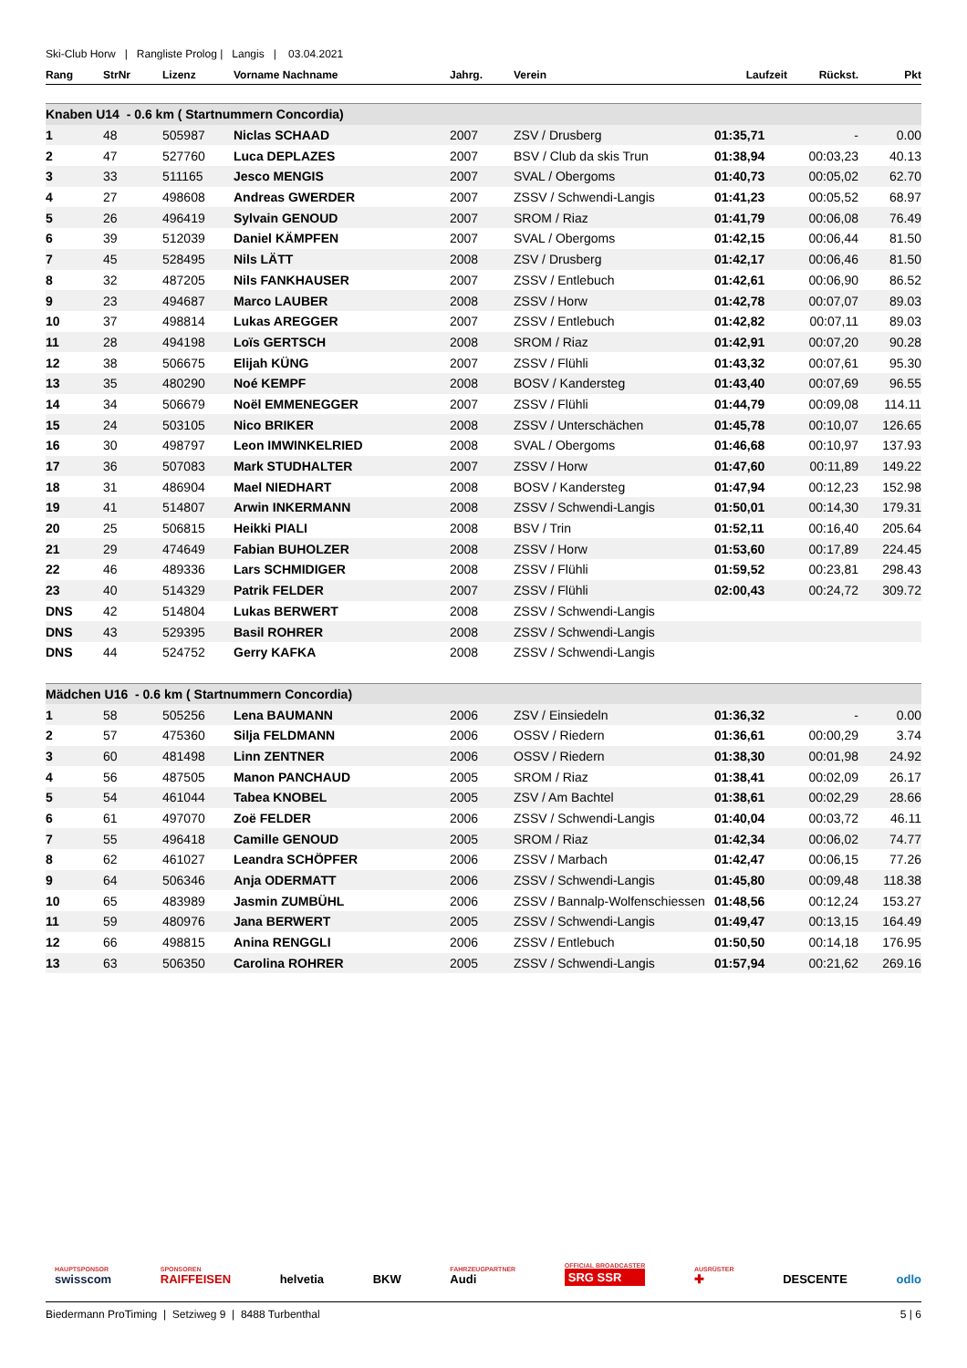Ski-Club Horw | Rangliste Prolog | Langis | 03.04.2021
| Rang | StrNr | Lizenz | Vorname Nachname | Jahrg. | Verein | Laufzeit | Rückst. | Pkt |
| --- | --- | --- | --- | --- | --- | --- | --- | --- |
| Knaben U14 - 0.6 km ( Startnummern Concordia) | | | | | | | | |
| 1 | 48 | 505987 | Niclas SCHAAD | 2007 | ZSV / Drusberg | 01:35,71 | - | 0.00 |
| 2 | 47 | 527760 | Luca DEPLAZES | 2007 | BSV / Club da skis Trun | 01:38,94 | 00:03,23 | 40.13 |
| 3 | 33 | 511165 | Jesco MENGIS | 2007 | SVAL / Obergoms | 01:40,73 | 00:05,02 | 62.70 |
| 4 | 27 | 498608 | Andreas GWERDER | 2007 | ZSSV / Schwendi-Langis | 01:41,23 | 00:05,52 | 68.97 |
| 5 | 26 | 496419 | Sylvain GENOUD | 2007 | SROM / Riaz | 01:41,79 | 00:06,08 | 76.49 |
| 6 | 39 | 512039 | Daniel KÄMPFEN | 2007 | SVAL / Obergoms | 01:42,15 | 00:06,44 | 81.50 |
| 7 | 45 | 528495 | Nils LÄTT | 2008 | ZSV / Drusberg | 01:42,17 | 00:06,46 | 81.50 |
| 8 | 32 | 487205 | Nils FANKHAUSER | 2007 | ZSSV / Entlebuch | 01:42,61 | 00:06,90 | 86.52 |
| 9 | 23 | 494687 | Marco LAUBER | 2008 | ZSSV / Horw | 01:42,78 | 00:07,07 | 89.03 |
| 10 | 37 | 498814 | Lukas AREGGER | 2007 | ZSSV / Entlebuch | 01:42,82 | 00:07,11 | 89.03 |
| 11 | 28 | 494198 | Loïs GERTSCH | 2008 | SROM / Riaz | 01:42,91 | 00:07,20 | 90.28 |
| 12 | 38 | 506675 | Elijah KÜNG | 2007 | ZSSV / Flühli | 01:43,32 | 00:07,61 | 95.30 |
| 13 | 35 | 480290 | Noé KEMPF | 2008 | BOSV / Kandersteg | 01:43,40 | 00:07,69 | 96.55 |
| 14 | 34 | 506679 | Noël EMMENEGGER | 2007 | ZSSV / Flühli | 01:44,79 | 00:09,08 | 114.11 |
| 15 | 24 | 503105 | Nico BRIKER | 2008 | ZSSV / Unterschächen | 01:45,78 | 00:10,07 | 126.65 |
| 16 | 30 | 498797 | Leon IMWINKELRIED | 2008 | SVAL / Obergoms | 01:46,68 | 00:10,97 | 137.93 |
| 17 | 36 | 507083 | Mark STUDHALTER | 2007 | ZSSV / Horw | 01:47,60 | 00:11,89 | 149.22 |
| 18 | 31 | 486904 | Mael NIEDHART | 2008 | BOSV / Kandersteg | 01:47,94 | 00:12,23 | 152.98 |
| 19 | 41 | 514807 | Arwin INKERMANN | 2008 | ZSSV / Schwendi-Langis | 01:50,01 | 00:14,30 | 179.31 |
| 20 | 25 | 506815 | Heikki PIALI | 2008 | BSV / Trin | 01:52,11 | 00:16,40 | 205.64 |
| 21 | 29 | 474649 | Fabian BUHOLZER | 2008 | ZSSV / Horw | 01:53,60 | 00:17,89 | 224.45 |
| 22 | 46 | 489336 | Lars SCHMIDIGER | 2008 | ZSSV / Flühli | 01:59,52 | 00:23,81 | 298.43 |
| 23 | 40 | 514329 | Patrik FELDER | 2007 | ZSSV / Flühli | 02:00,43 | 00:24,72 | 309.72 |
| DNS | 42 | 514804 | Lukas BERWERT | 2008 | ZSSV / Schwendi-Langis | | | |
| DNS | 43 | 529395 | Basil ROHRER | 2008 | ZSSV / Schwendi-Langis | | | |
| DNS | 44 | 524752 | Gerry KAFKA | 2008 | ZSSV / Schwendi-Langis | | | |
| Mädchen U16 - 0.6 km ( Startnummern Concordia) | | | | | | | | |
| 1 | 58 | 505256 | Lena BAUMANN | 2006 | ZSV / Einsiedeln | 01:36,32 | - | 0.00 |
| 2 | 57 | 475360 | Silja FELDMANN | 2006 | OSSV / Riedern | 01:36,61 | 00:00,29 | 3.74 |
| 3 | 60 | 481498 | Linn ZENTNER | 2006 | OSSV / Riedern | 01:38,30 | 00:01,98 | 24.92 |
| 4 | 56 | 487505 | Manon PANCHAUD | 2005 | SROM / Riaz | 01:38,41 | 00:02,09 | 26.17 |
| 5 | 54 | 461044 | Tabea KNOBEL | 2005 | ZSV / Am Bachtel | 01:38,61 | 00:02,29 | 28.66 |
| 6 | 61 | 497070 | Zoë FELDER | 2006 | ZSSV / Schwendi-Langis | 01:40,04 | 00:03,72 | 46.11 |
| 7 | 55 | 496418 | Camille GENOUD | 2005 | SROM / Riaz | 01:42,34 | 00:06,02 | 74.77 |
| 8 | 62 | 461027 | Leandra SCHÖPFER | 2006 | ZSSV / Marbach | 01:42,47 | 00:06,15 | 77.26 |
| 9 | 64 | 506346 | Anja ODERMATT | 2006 | ZSSV / Schwendi-Langis | 01:45,80 | 00:09,48 | 118.38 |
| 10 | 65 | 483989 | Jasmin ZUMBÜHL | 2006 | ZSSV / Bannalp-Wolfenschiessen | 01:48,56 | 00:12,24 | 153.27 |
| 11 | 59 | 480976 | Jana BERWERT | 2005 | ZSSV / Schwendi-Langis | 01:49,47 | 00:13,15 | 164.49 |
| 12 | 66 | 498815 | Anina RENGGLI | 2006 | ZSSV / Entlebuch | 01:50,50 | 00:14,18 | 176.95 |
| 13 | 63 | 506350 | Carolina ROHRER | 2005 | ZSSV / Schwendi-Langis | 01:57,94 | 00:21,62 | 269.16 |
HAUPTSPONSOR
swisscom
SPONSOREN
RAIFFEISEN
helvetia
BKW
FAHRZEUGPARTNER
Audi
OFFICIAL BROADCASTER
SRG SSR
AUSRÜSTER
✚
DESCENTE
odlo
Biedermann ProTiming | Setziweg 9 | 8488 Turbenthal 5 | 6